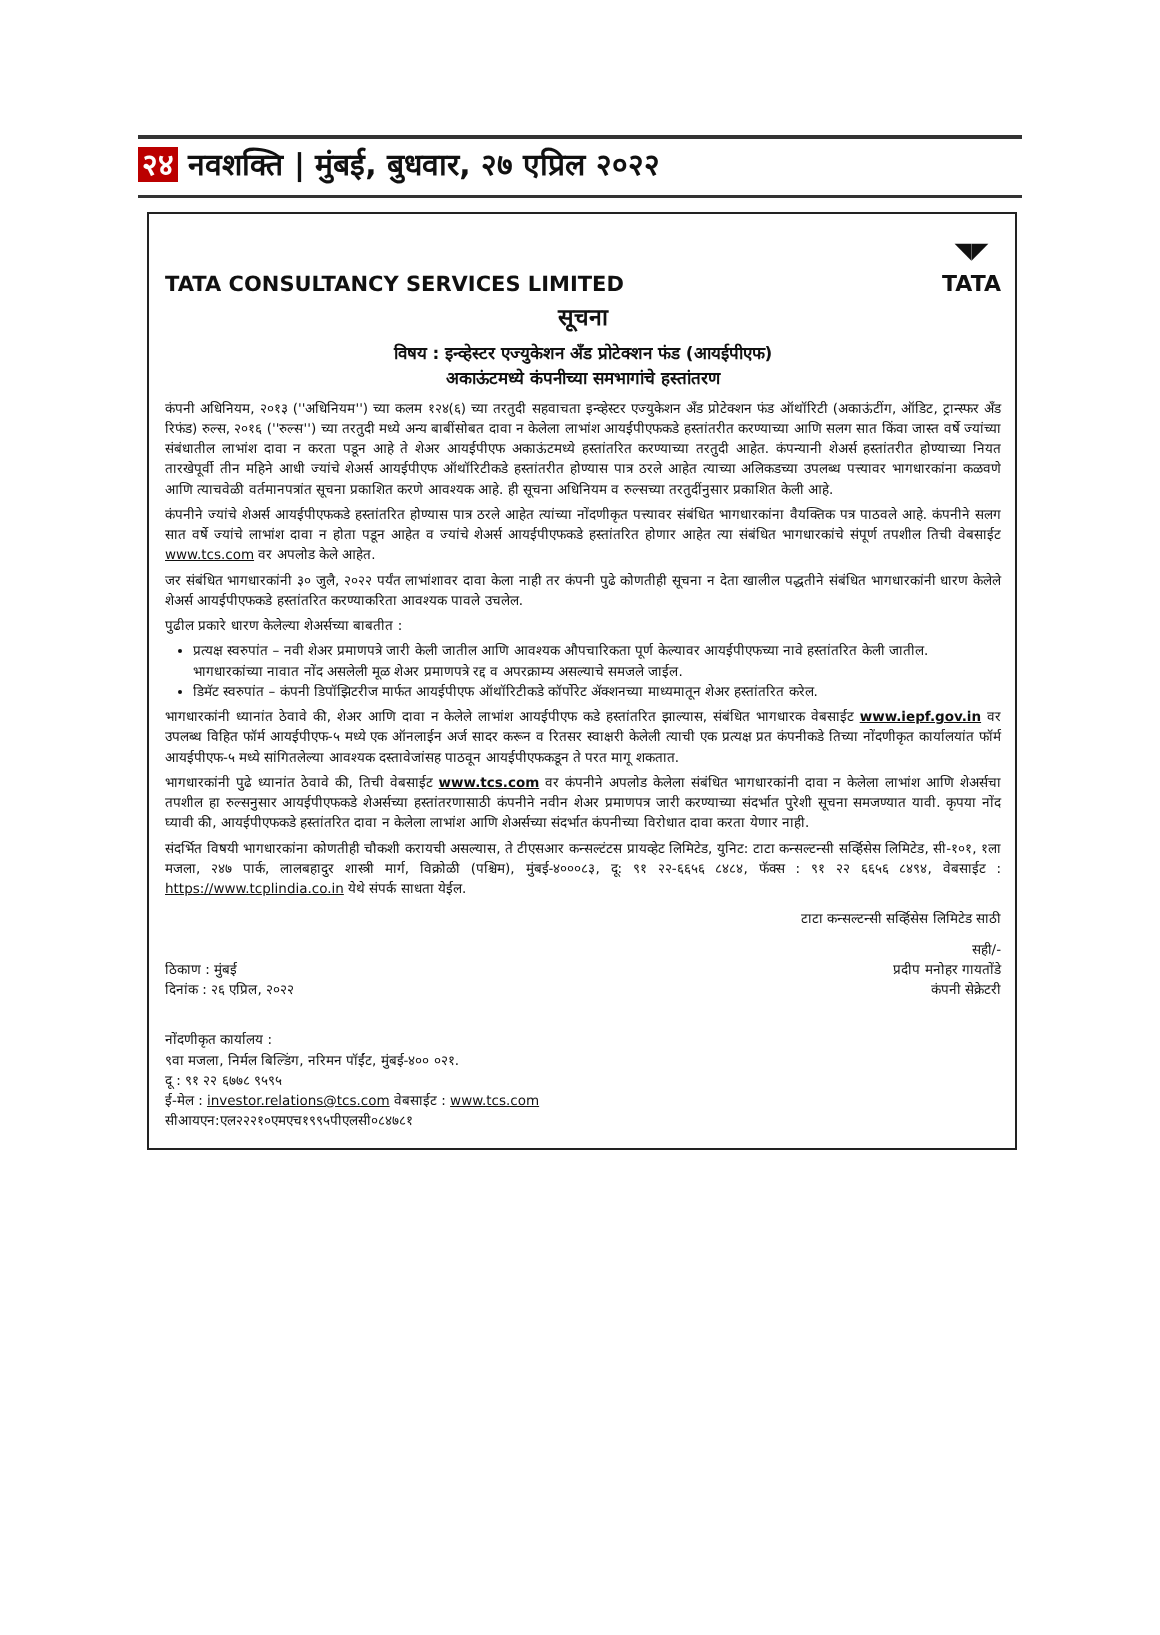२४ नवशक्ति | मुंबई, बुधवार, २७ एप्रिल २०२२
TATA CONSULTANCY SERVICES LIMITED
◥◤
TATA
सूचना
विषय : इन्व्हेस्टर एज्युकेशन अँड प्रोटेक्शन फंड (आयईपीएफ)
अकाऊंटमध्ये कंपनीच्या समभागांचे हस्तांतरण
कंपनी अधिनियम, २०१३ (''अधिनियम'') च्या कलम १२४(६) च्या तरतुदी सहवाचता इन्व्हेस्टर एज्युकेशन अँड प्रोटेक्शन फंड ऑथॉरिटी (अकाऊंटींग, ऑडिट, ट्रान्स्फर अँड रिफंड) रुल्स, २०१६ (''रुल्स'') च्या तरतुदी मध्ये अन्य बाबींसोबत दावा न केलेला लाभांश आयईपीएफकडे हस्तांतरीत करण्याच्या आणि सलग सात किंवा जास्त वर्षे ज्यांच्या संबंधातील लाभांश दावा न करता पडून आहे ते शेअर आयईपीएफ अकाऊंटमध्ये हस्तांतरित करण्याच्या तरतुदी आहेत. कंपन्यानी शेअर्स हस्तांतरीत होण्याच्या नियत तारखेपूर्वी तीन महिने आधी ज्यांचे शेअर्स आयईपीएफ ऑथॉरिटीकडे हस्तांतरीत होण्यास पात्र ठरले आहेत त्याच्या अलिकडच्या उपलब्ध पत्त्यावर भागधारकांना कळवणे आणि त्याचवेळी वर्तमानपत्रांत सूचना प्रकाशित करणे आवश्यक आहे. ही सूचना अधिनियम व रुल्सच्या तरतुदींनुसार प्रकाशित केली आहे.
कंपनीने ज्यांचे शेअर्स आयईपीएफकडे हस्तांतरित होण्यास पात्र ठरले आहेत त्यांच्या नोंदणीकृत पत्त्यावर संबंधित भागधारकांना वैयक्तिक पत्र पाठवले आहे. कंपनीने सलग सात वर्षे ज्यांचे लाभांश दावा न होता पडून आहेत व ज्यांचे शेअर्स आयईपीएफकडे हस्तांतरित होणार आहेत त्या संबंधित भागधारकांचे संपूर्ण तपशील तिची वेबसाईट www.tcs.com वर अपलोड केले आहेत.
जर संबंधित भागधारकांनी ३० जुलै, २०२२ पर्यंत लाभांशावर दावा केला नाही तर कंपनी पुढे कोणतीही सूचना न देता खालील पद्धतीने संबंधित भागधारकांनी धारण केलेले शेअर्स आयईपीएफकडे हस्तांतरित करण्याकरिता आवश्यक पावले उचलेल.
पुढील प्रकारे धारण केलेल्या शेअर्सच्या बाबतीत :
प्रत्यक्ष स्वरुपांत – नवी शेअर प्रमाणपत्रे जारी केली जातील आणि आवश्यक औपचारिकता पूर्ण केल्यावर आयईपीएफच्या नावे हस्तांतरित केली जातील. भागधारकांच्या नावात नोंद असलेली मूळ शेअर प्रमाणपत्रे रद्द व अपरक्राम्य असल्याचे समजले जाईल.
डिमॅट स्वरुपांत – कंपनी डिपॉझिटरीज मार्फत आयईपीएफ ऑथॉरिटीकडे कॉर्पोरेट ॲक्शनच्या माध्यमातून शेअर हस्तांतरित करेल.
भागधारकांनी ध्यानांत ठेवावे की, शेअर आणि दावा न केलेले लाभांश आयईपीएफ कडे हस्तांतरित झाल्यास, संबंधित भागधारक वेबसाईट www.iepf.gov.in वर उपलब्ध विहित फॉर्म आयईपीएफ-५ मध्ये एक ऑनलाईन अर्ज सादर करून व रितसर स्वाक्षरी केलेली त्याची एक प्रत्यक्ष प्रत कंपनीकडे तिच्या नोंदणीकृत कार्यालयांत फॉर्म आयईपीएफ-५ मध्ये सांगितलेल्या आवश्यक दस्तावेजांसह पाठवून आयईपीएफकडून ते परत मागू शकतात.
भागधारकांनी पुढे ध्यानांत ठेवावे की, तिची वेबसाईट www.tcs.com वर कंपनीने अपलोड केलेला संबंधित भागधारकांनी दावा न केलेला लाभांश आणि शेअर्सचा तपशील हा रुल्सनुसार आयईपीएफकडे शेअर्सच्या हस्तांतरणासाठी कंपनीने नवीन शेअर प्रमाणपत्र जारी करण्याच्या संदर्भात पुरेशी सूचना समजण्यात यावी. कृपया नोंद घ्यावी की, आयईपीएफकडे हस्तांतरित दावा न केलेला लाभांश आणि शेअर्सच्या संदर्भात कंपनीच्या विरोधात दावा करता येणार नाही.
संदर्भित विषयी भागधारकांना कोणतीही चौकशी करायची असल्यास, ते टीएसआर कन्सल्टंटस प्रायव्हेट लिमिटेड, युनिट: टाटा कन्सल्टन्सी सर्व्हिसेस लिमिटेड, सी-१०१, १ला मजला, २४७ पार्क, लालबहादुर शास्त्री मार्ग, विक्रोळी (पश्चिम), मुंबई-४०००८३, दू: ९१ २२-६६५६ ८४८४, फॅक्स : ९१ २२ ६६५६ ८४९४, वेबसाईट : https://www.tcplindia.co.in येथे संपर्क साधता येईल.
टाटा कन्सल्टन्सी सर्व्हिसेस लिमिटेड साठी
ठिकाण : मुंबई
दिनांक : २६ एप्रिल, २०२२
सही/-
प्रदीप मनोहर गायतोंडे
कंपनी सेक्रेटरी
नोंदणीकृत कार्यालय :
९वा मजला, निर्मल बिल्डिंग, नरिमन पॉईंट, मुंबई-४०० ०२१.
दू : ९१ २२ ६७७८ ९५९५
ई-मेल : investor.relations@tcs.com वेबसाईट : www.tcs.com
सीआयएन:एल२२२१०एमएच१९९५पीएलसी०८४७८१